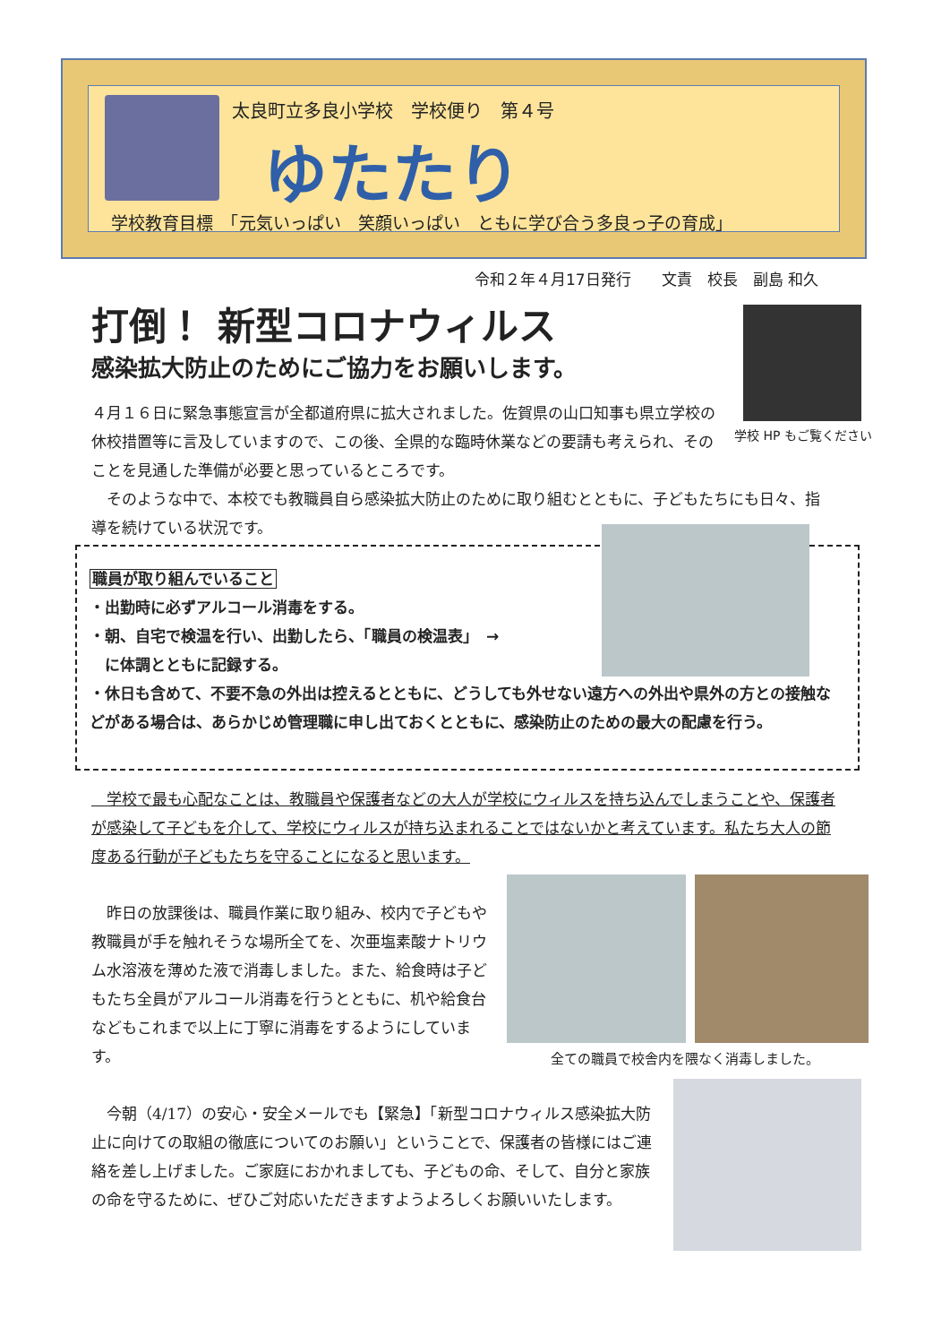太良町立多良小学校　学校便り　第４号
ゆたたり
学校教育目標　「元気いっぱい　笑顔いっぱい　ともに学び合う多良っ子の育成」
令和２年４月17日発行　　文責　校長　副島 和久
打倒！ 新型コロナウィルス
感染拡大防止のためにご協力をお願いします。
学校 HP もご覧ください
４月１６日に緊急事態宣言が全都道府県に拡大されました。佐賀県の山口知事も県立学校の休校措置等に言及していますので、この後、全県的な臨時休業などの要請も考えられ、そのことを見通した準備が必要と思っているところです。
　そのような中で、本校でも教職員自ら感染拡大防止のために取り組むとともに、子どもたちにも日々、指導を続けている状況です。
職員が取り組んでいること
・出勤時に必ずアルコール消毒をする。
・朝、自宅で検温を行い、出勤したら、「職員の検温表」　→
　に体調とともに記録する。
・休日も含めて、不要不急の外出は控えるとともに、どうしても外せない遠方への外出や県外の方との接触などがある場合は、あらかじめ管理職に申し出ておくとともに、感染防止のための最大の配慮を行う。
　学校で最も心配なことは、教職員や保護者などの大人が学校にウィルスを持ち込んでしまうことや、保護者が感染して子どもを介して、学校にウィルスが持ち込まれることではないかと考えています。私たち大人の節度ある行動が子どもたちを守ることになると思います。
　昨日の放課後は、職員作業に取り組み、校内で子どもや教職員が手を触れそうな場所全てを、次亜塩素酸ナトリウム水溶液を薄めた液で消毒しました。また、給食時は子どもたち全員がアルコール消毒を行うとともに、机や給食台などもこれまで以上に丁寧に消毒をするようにしています。
全ての職員で校舎内を隈なく消毒しました。
　今朝（4/17）の安心・安全メールでも【緊急】「新型コロナウィルス感染拡大防止に向けての取組の徹底についてのお願い」ということで、保護者の皆様にはご連絡を差し上げました。ご家庭におかれましても、子どもの命、そして、自分と家族の命を守るために、ぜひご対応いただきますようよろしくお願いいたします。